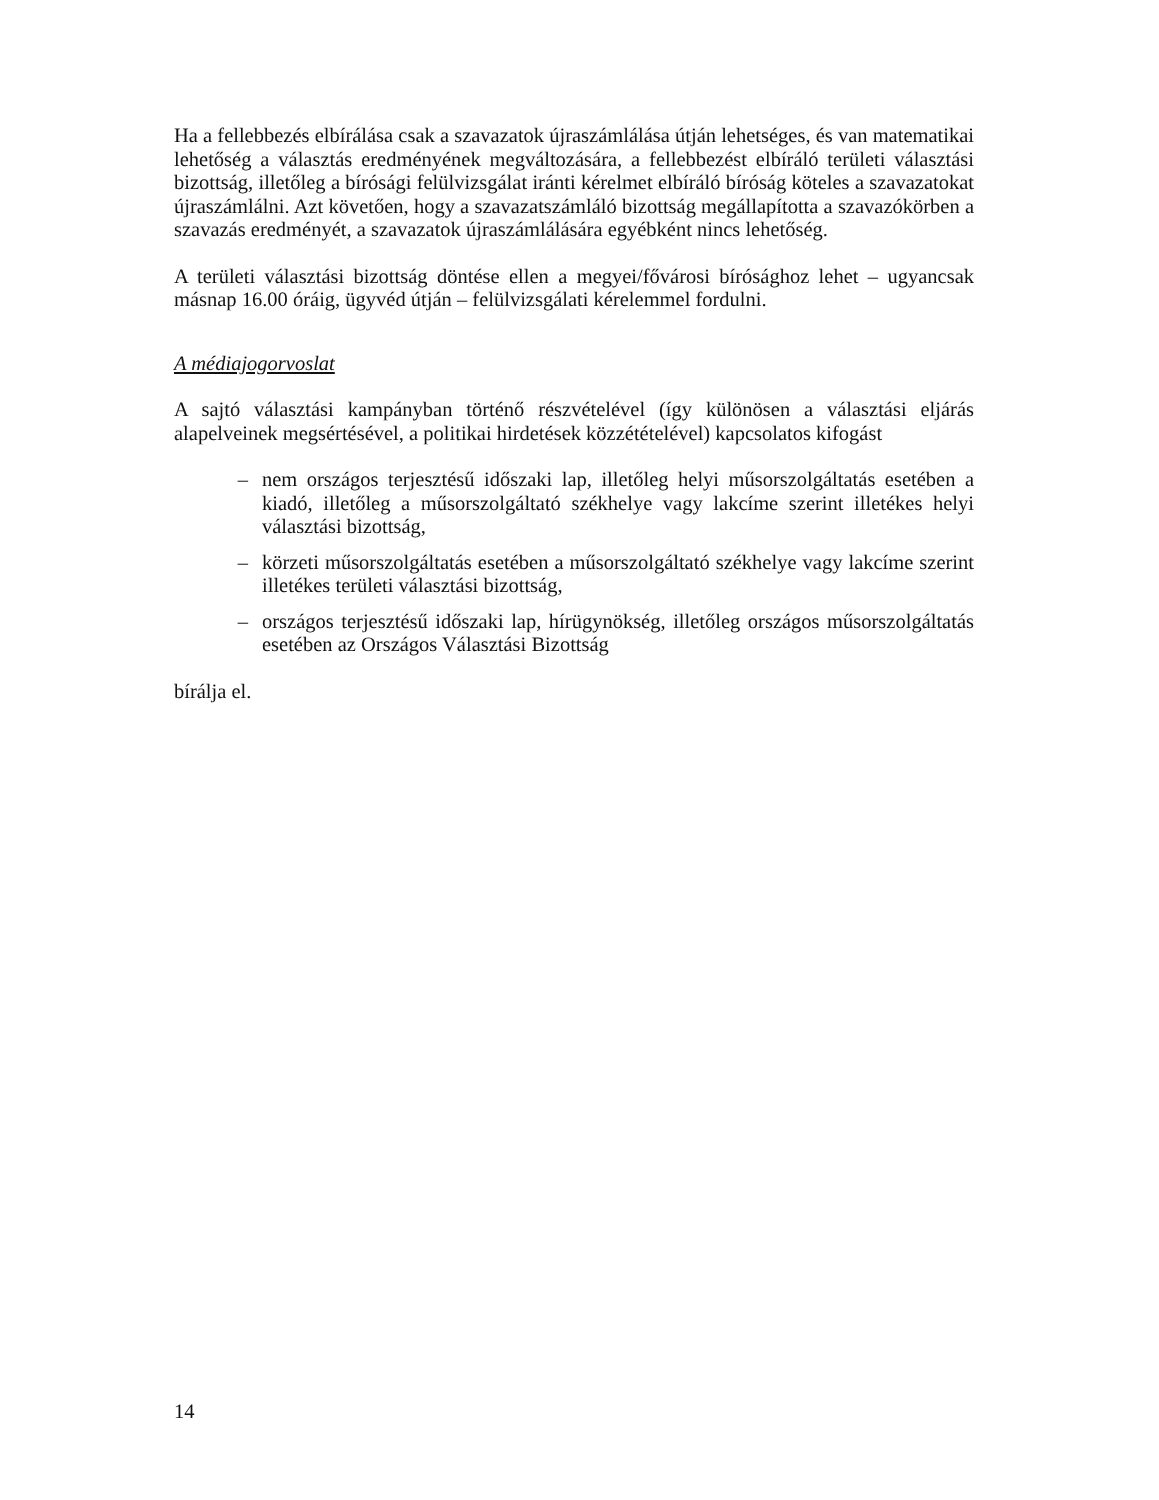Ha a fellebbezés elbírálása csak a szavazatok újraszámlálása útján lehetséges, és van matematikai lehetőség a választás eredményének megváltozására, a fellebbezést elbíráló területi választási bizottság, illetőleg a bírósági felülvizsgálat iránti kérelmet elbíráló bíróság köteles a szavazatokat újraszámlálni. Azt követően, hogy a szavazatszámláló bizottság megállapította a szavazókörben a szavazás eredményét, a szavazatok újraszámlálására egyébként nincs lehetőség.
A területi választási bizottság döntése ellen a megyei/fővárosi bírósághoz lehet – ugyancsak másnap 16.00 óráig, ügyvéd útján – felülvizsgálati kérelemmel fordulni.
A médiajogorvoslat
A sajtó választási kampányban történő részvételével (így különösen a választási eljárás alapelveinek megsértésével, a politikai hirdetések közzétételével) kapcsolatos kifogást
– nem országos terjesztésű időszaki lap, illetőleg helyi műsorszolgáltatás esetében a kiadó, illetőleg a műsorszolgáltató székhelye vagy lakcíme szerint illetékes helyi választási bizottság,
– körzeti műsorszolgáltatás esetében a műsorszolgáltató székhelye vagy lakcíme szerint illetékes területi választási bizottság,
– országos terjesztésű időszaki lap, hírügynökség, illetőleg országos műsorszolgáltatás esetében az Országos Választási Bizottság
bírálja el.
14